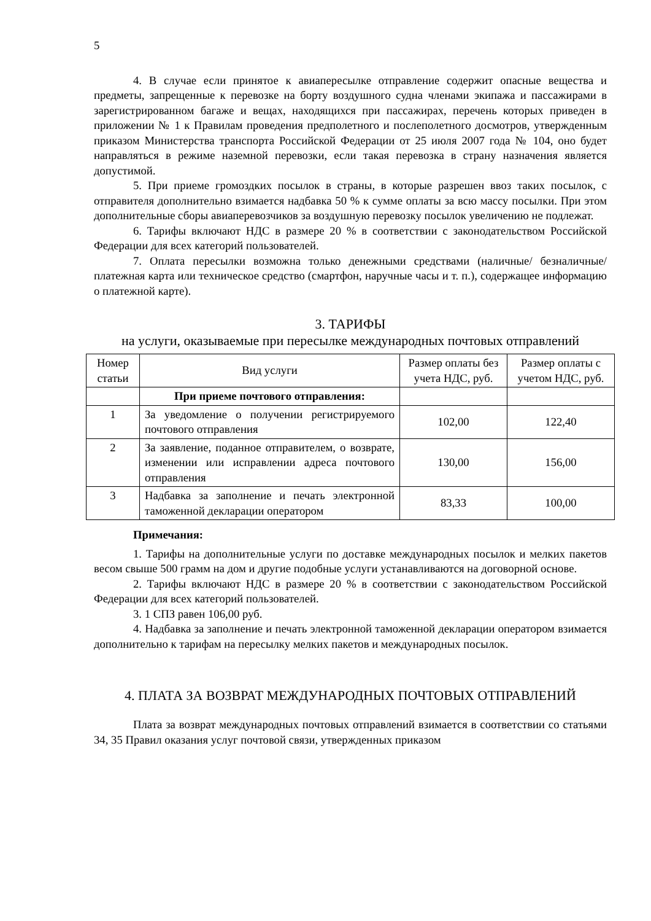5
4. В случае если принятое к авиапересылке отправление содержит опасные вещества и предметы, запрещенные к перевозке на борту воздушного судна членами экипажа и пассажирами в зарегистрированном багаже и вещах, находящихся при пассажирах, перечень которых приведен в приложении № 1 к Правилам проведения предполетного и послеполетного досмотров, утвержденным приказом Министерства транспорта Российской Федерации от 25 июля 2007 года № 104, оно будет направляться в режиме наземной перевозки, если такая перевозка в страну назначения является допустимой.
5. При приеме громоздких посылок в страны, в которые разрешен ввоз таких посылок, с отправителя дополнительно взимается надбавка 50 % к сумме оплаты за всю массу посылки. При этом дополнительные сборы авиаперевозчиков за воздушную перевозку посылок увеличению не подлежат.
6. Тарифы включают НДС в размере 20 % в соответствии с законодательством Российской Федерации для всех категорий пользователей.
7. Оплата пересылки возможна только денежными средствами (наличные/ безналичные/ платежная карта или техническое средство (смартфон, наручные часы и т. п.), содержащее информацию о платежной карте).
3. ТАРИФЫ
на услуги, оказываемые при пересылке международных почтовых отправлений
| Номер статьи | Вид услуги | Размер оплаты без учета НДС, руб. | Размер оплаты с учетом НДС, руб. |
| --- | --- | --- | --- |
| | При приеме почтового отправления: | | |
| 1 | За уведомление о получении регистрируемого почтового отправления | 102,00 | 122,40 |
| 2 | За заявление, поданное отправителем, о возврате, изменении или исправлении адреса почтового отправления | 130,00 | 156,00 |
| 3 | Надбавка за заполнение и печать электронной таможенной декларации оператором | 83,33 | 100,00 |
Примечания:
1. Тарифы на дополнительные услуги по доставке международных посылок и мелких пакетов весом свыше 500 грамм на дом и другие подобные услуги устанавливаются на договорной основе.
2. Тарифы включают НДС в размере 20 % в соответствии с законодательством Российской Федерации для всех категорий пользователей.
3. 1 СПЗ равен 106,00 руб.
4. Надбавка за заполнение и печать электронной таможенной декларации оператором взимается дополнительно к тарифам на пересылку мелких пакетов и международных посылок.
4. ПЛАТА ЗА ВОЗВРАТ МЕЖДУНАРОДНЫХ ПОЧТОВЫХ ОТПРАВЛЕНИЙ
Плата за возврат международных почтовых отправлений взимается в соответствии со статьями 34, 35 Правил оказания услуг почтовой связи, утвержденных приказом